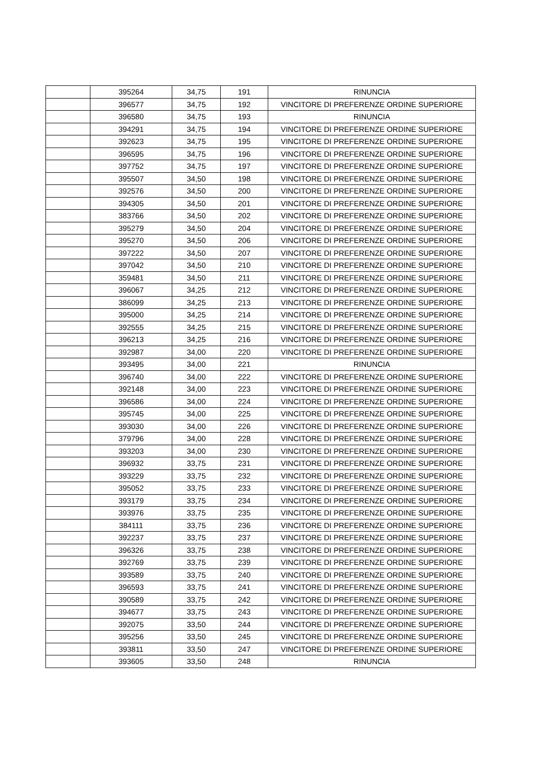| | 395264 | 34,75 | 191 | RINUNCIA |
| | 396577 | 34,75 | 192 | VINCITORE DI PREFERENZE ORDINE SUPERIORE |
| | 396580 | 34,75 | 193 | RINUNCIA |
| | 394291 | 34,75 | 194 | VINCITORE DI PREFERENZE ORDINE SUPERIORE |
| | 392623 | 34,75 | 195 | VINCITORE DI PREFERENZE ORDINE SUPERIORE |
| | 396595 | 34,75 | 196 | VINCITORE DI PREFERENZE ORDINE SUPERIORE |
| | 397752 | 34,75 | 197 | VINCITORE DI PREFERENZE ORDINE SUPERIORE |
| | 395507 | 34,50 | 198 | VINCITORE DI PREFERENZE ORDINE SUPERIORE |
| | 392576 | 34,50 | 200 | VINCITORE DI PREFERENZE ORDINE SUPERIORE |
| | 394305 | 34,50 | 201 | VINCITORE DI PREFERENZE ORDINE SUPERIORE |
| | 383766 | 34,50 | 202 | VINCITORE DI PREFERENZE ORDINE SUPERIORE |
| | 395279 | 34,50 | 204 | VINCITORE DI PREFERENZE ORDINE SUPERIORE |
| | 395270 | 34,50 | 206 | VINCITORE DI PREFERENZE ORDINE SUPERIORE |
| | 397222 | 34,50 | 207 | VINCITORE DI PREFERENZE ORDINE SUPERIORE |
| | 397042 | 34,50 | 210 | VINCITORE DI PREFERENZE ORDINE SUPERIORE |
| | 359481 | 34,50 | 211 | VINCITORE DI PREFERENZE ORDINE SUPERIORE |
| | 396067 | 34,25 | 212 | VINCITORE DI PREFERENZE ORDINE SUPERIORE |
| | 386099 | 34,25 | 213 | VINCITORE DI PREFERENZE ORDINE SUPERIORE |
| | 395000 | 34,25 | 214 | VINCITORE DI PREFERENZE ORDINE SUPERIORE |
| | 392555 | 34,25 | 215 | VINCITORE DI PREFERENZE ORDINE SUPERIORE |
| | 396213 | 34,25 | 216 | VINCITORE DI PREFERENZE ORDINE SUPERIORE |
| | 392987 | 34,00 | 220 | VINCITORE DI PREFERENZE ORDINE SUPERIORE |
| | 393495 | 34,00 | 221 | RINUNCIA |
| | 396740 | 34,00 | 222 | VINCITORE DI PREFERENZE ORDINE SUPERIORE |
| | 392148 | 34,00 | 223 | VINCITORE DI PREFERENZE ORDINE SUPERIORE |
| | 396586 | 34,00 | 224 | VINCITORE DI PREFERENZE ORDINE SUPERIORE |
| | 395745 | 34,00 | 225 | VINCITORE DI PREFERENZE ORDINE SUPERIORE |
| | 393030 | 34,00 | 226 | VINCITORE DI PREFERENZE ORDINE SUPERIORE |
| | 379796 | 34,00 | 228 | VINCITORE DI PREFERENZE ORDINE SUPERIORE |
| | 393203 | 34,00 | 230 | VINCITORE DI PREFERENZE ORDINE SUPERIORE |
| | 396932 | 33,75 | 231 | VINCITORE DI PREFERENZE ORDINE SUPERIORE |
| | 393229 | 33,75 | 232 | VINCITORE DI PREFERENZE ORDINE SUPERIORE |
| | 395052 | 33,75 | 233 | VINCITORE DI PREFERENZE ORDINE SUPERIORE |
| | 393179 | 33,75 | 234 | VINCITORE DI PREFERENZE ORDINE SUPERIORE |
| | 393976 | 33,75 | 235 | VINCITORE DI PREFERENZE ORDINE SUPERIORE |
| | 384111 | 33,75 | 236 | VINCITORE DI PREFERENZE ORDINE SUPERIORE |
| | 392237 | 33,75 | 237 | VINCITORE DI PREFERENZE ORDINE SUPERIORE |
| | 396326 | 33,75 | 238 | VINCITORE DI PREFERENZE ORDINE SUPERIORE |
| | 392769 | 33,75 | 239 | VINCITORE DI PREFERENZE ORDINE SUPERIORE |
| | 393589 | 33,75 | 240 | VINCITORE DI PREFERENZE ORDINE SUPERIORE |
| | 396593 | 33,75 | 241 | VINCITORE DI PREFERENZE ORDINE SUPERIORE |
| | 390589 | 33,75 | 242 | VINCITORE DI PREFERENZE ORDINE SUPERIORE |
| | 394677 | 33,75 | 243 | VINCITORE DI PREFERENZE ORDINE SUPERIORE |
| | 392075 | 33,50 | 244 | VINCITORE DI PREFERENZE ORDINE SUPERIORE |
| | 395256 | 33,50 | 245 | VINCITORE DI PREFERENZE ORDINE SUPERIORE |
| | 393811 | 33,50 | 247 | VINCITORE DI PREFERENZE ORDINE SUPERIORE |
| | 393605 | 33,50 | 248 | RINUNCIA |